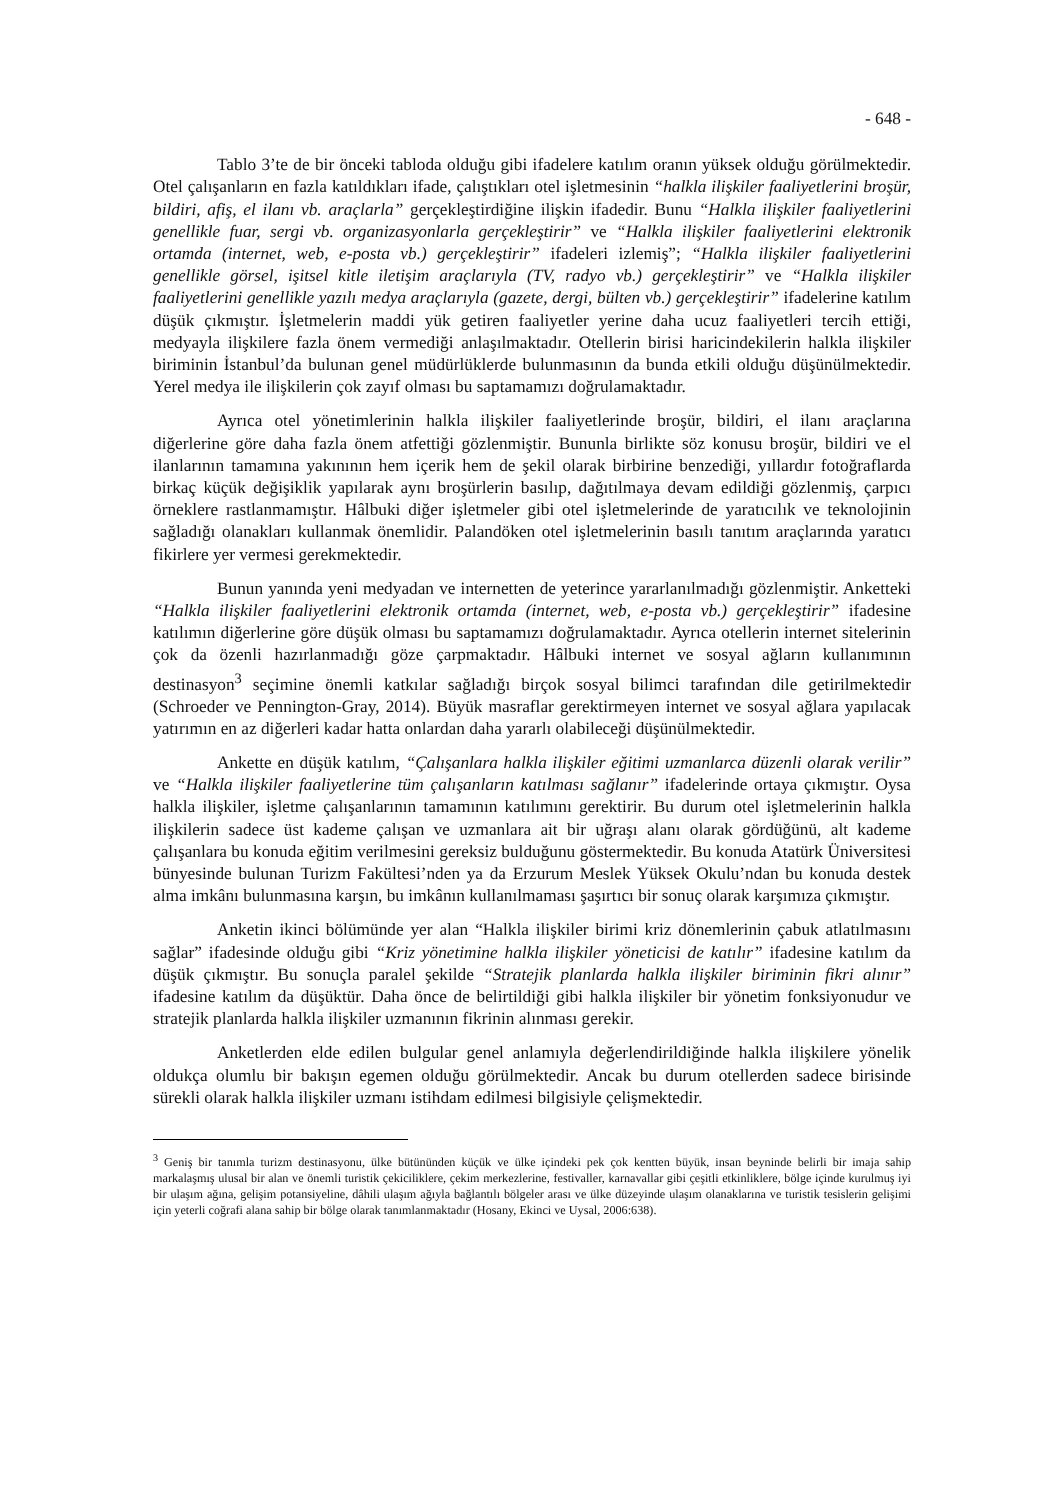- 648 -
Tablo 3’te de bir önceki tabloda olduğu gibi ifadelere katılım oranın yüksek olduğu görülmektedir. Otel çalışanların en fazla katıldıkları ifade, çalıştıkları otel işletmesinin “halkla ilişkiler faaliyetlerini broşür, bildiri, afiş, el ilanı vb. araçlarla” gerçekleştirdiğine ilişkin ifadedir. Bunu “Halkla ilişkiler faaliyetlerini genellikle fuar, sergi vb. organizasyonlarla gerçekleştirir” ve “Halkla ilişkiler faaliyetlerini elektronik ortamda (internet, web, e-posta vb.) gerçekleştirir” ifadeleri izlemiş”; “Halkla ilişkiler faaliyetlerini genellikle görsel, işitsel kitle iletişim araçlarıyla (TV, radyo vb.) gerçekleştirir” ve “Halkla ilişkiler faaliyetlerini genellikle yazılı medya araçlarıyla (gazete, dergi, bülten vb.) gerçekleştirir” ifadelerine katılım düşük çıkmıştır. İşletmelerin maddi yük getiren faaliyetler yerine daha ucuz faaliyetleri tercih ettiği, medyayla ilişkilere fazla önem vermediği anlaşılmaktadır. Otellerin birisi haricindekilerin halkla ilişkiler biriminin İstanbul’da bulunan genel müdürlüklerde bulunmasının da bunda etkili olduğu düşünülmektedir. Yerel medya ile ilişkilerin çok zayıf olması bu saptamamızı doğrulamaktadır.
Ayrıca otel yönetimlerinin halkla ilişkiler faaliyetlerinde broşür, bildiri, el ilanı araçlarına diğerlerine göre daha fazla önem atfettiği gözlenmiştir. Bununla birlikte söz konusu broşür, bildiri ve el ilanlarının tamamına yakınının hem içerik hem de şekil olarak birbirine benzediği, yıllardır fotoğraflarda birkaç küçük değişiklik yapılarak aynı broşürlerin basılıp, dağıtılmaya devam edildiği gözlenmiş, çarpıcı örneklere rastlanmamıştır. Hâlbuki diğer işletmeler gibi otel işletmelerinde de yaratıcılık ve teknolojinin sağladığı olanakları kullanmak önemlidir. Palandöken otel işletmelerinin basılı tanıtım araçlarında yaratıcı fikirlere yer vermesi gerekmektedir.
Bunun yanında yeni medyadan ve internetten de yeterince yararlanılmadığı gözlenmiştir. Anketteki “Halkla ilişkiler faaliyetlerini elektronik ortamda (internet, web, e-posta vb.) gerçekleştirir” ifadesine katılımın diğerlerine göre düşük olması bu saptamamızı doğrulamaktadır. Ayrıca otellerin internet sitelerinin çok da özenli hazırlanmadığı göze çarpmaktadır. Hâlbuki internet ve sosyal ağların kullanımının destinasyon<sup>3</sup> seçimine önemli katkılar sağladığı birçok sosyal bilimci tarafından dile getirilmektedir (Schroeder ve Pennington-Gray, 2014). Büyük masraflar gerektirmeyen internet ve sosyal ağlara yapılacak yatırımın en az diğerleri kadar hatta onlardan daha yararlı olabileceği düşünülmektedir.
Ankette en düşük katılım, “Çalışanlara halkla ilişkiler eğitimi uzmanlarca düzenli olarak verilir” ve “Halkla ilişkiler faaliyetlerine tüm çalışanların katılması sağlanır” ifadelerinde ortaya çıkmıştır. Oysa halkla ilişkiler, işletme çalışanlarının tamamının katılımını gerektirir. Bu durum otel işletmelerinin halkla ilişkilerin sadece üst kademe çalışan ve uzmanlara ait bir uğraşı alanı olarak gördüğünü, alt kademe çalışanlara bu konuda eğitim verilmesini gereksiz bulduğunu göstermektedir. Bu konuda Atatürk Üniversitesi bünyesinde bulunan Turizm Fakültesi’nden ya da Erzurum Meslek Yüksek Okulu’ndan bu konuda destek alma imkânı bulunmasına karşın, bu imkânın kullanılmaması şaşırtıcı bir sonuç olarak karşımıza çıkmıştır.
Anketin ikinci bölümünde yer alan “Halkla ilişkiler birimi kriz dönemlerinin çabuk atlatılmasını sağlar” ifadesinde olduğu gibi “Kriz yönetimine halkla ilişkiler yöneticisi de katılır” ifadesine katılım da düşük çıkmıştır. Bu sonuçla paralel şekilde “Stratejik planlarda halkla ilişkiler biriminin fikri alınır” ifadesine katılım da düşüktür. Daha önce de belirtildiği gibi halkla ilişkiler bir yönetim fonksiyonudur ve stratejik planlarda halkla ilişkiler uzmanının fikrinin alınması gerekir.
Anketlerden elde edilen bulgular genel anlamıyla değerlendirildiğinde halkla ilişkilere yönelik oldukça olumlu bir bakışın egemen olduğu görülmektedir. Ancak bu durum otellerden sadece birisinde sürekli olarak halkla ilişkiler uzmanı istihdam edilmesi bilgisiyle çelişmektedir.
<sup>3</sup> Geniş bir tanımla turizm destinasyonu, ülke bütününden küçük ve ülke içindeki pek çok kentten büyük, insan beyninde belirli bir imaja sahip markalaşmış ulusal bir alan ve önemli turistik çekiciliklere, çekim merkezlerine, festivaller, karnavallar gibi çeşitli etkinliklere, bölge içinde kurulmuş iyi bir ulaşım ağına, gelişim potansiyeline, dâhili ulaşım ağıyla bağlantılı bölgeler arası ve ülke düzeyinde ulaşım olanaklarına ve turistik tesislerin gelişimi için yeterli coğrafi alana sahip bir bölge olarak tanımlanmaktadır (Hosany, Ekinci ve Uysal, 2006:638).